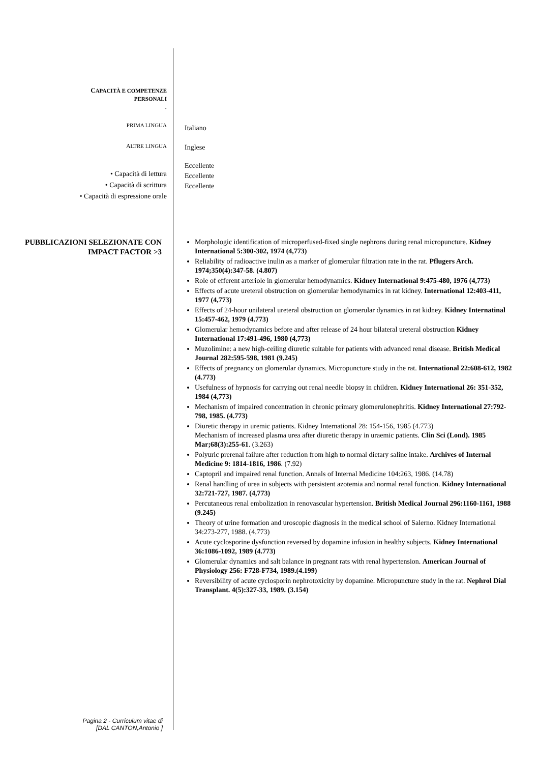CAPACITÀ E COMPETENZE
PERSONALI
.
PRIMA LINGUA
Italiano
ALTRE LINGUA
Inglese
• Capacità di lettura
• Capacità di scrittura
• Capacità di espressione orale
Eccellente
Eccellente
Eccellente
PUBBLICAZIONI SELEZIONATE CON IMPACT FACTOR >3
Morphologic identification of microperfused-fixed single nephrons during renal micropuncture. Kidney International 5:300-302, 1974 (4,773)
Reliability of radioactive inulin as a marker of glomerular filtration rate in the rat. Pflugers Arch. 1974;350(4):347-58. (4.807)
Role of efferent arteriole in glomerular hemodynamics. Kidney International 9:475-480, 1976 (4,773)
Effects of acute ureteral obstruction on glomerular hemodynamics in rat kidney. International 12:403-411, 1977 (4,773)
Effects of 24-hour unilateral ureteral obstruction on glomerular dynamics in rat kidney. Kidney Internatinal 15:457-462, 1979 (4.773)
Glomerular hemodynamics before and after release of 24 hour bilateral ureteral obstruction Kidney International 17:491-496, 1980 (4,773)
Muzolimine: a new high-ceiling diuretic suitable for patients with advanced renal disease. British Medical Journal 282:595-598, 1981 (9.245)
Effects of pregnancy on glomerular dynamics. Micropuncture study in the rat. International 22:608-612, 1982 (4.773)
Usefulness of hypnosis for carrying out renal needle biopsy in children. Kidney International 26: 351-352, 1984 (4,773)
Mechanism of impaired concentration in chronic primary glomerulonephritis. Kidney International 27:792-798, 1985. (4.773)
Diuretic therapy in uremic patients. Kidney International 28: 154-156, 1985 (4.773)
Mechanism of increased plasma urea after diuretic therapy in uraemic patients. Clin Sci (Lond). 1985 Mar;68(3):255-61. (3.263)
Polyuric prerenal failure after reduction from high to normal dietary saline intake. Archives of Internal Medicine 9: 1814-1816, 1986. (7.92)
Captopril and impaired renal function. Annals of Internal Medicine 104:263, 1986. (14.78)
Renal handling of urea in subjects with persistent azotemia and normal renal function. Kidney International 32:721-727, 1987. (4,773)
Percutaneous renal embolization in renovascular hypertension. British Medical Journal 296:1160-1161, 1988 (9.245)
Theory of urine formation and uroscopic diagnosis in the medical school of Salerno. Kidney International 34:273-277, 1988. (4.773)
Acute cyclosporine dysfunction reversed by dopamine infusion in healthy subjects. Kidney International 36:1086-1092, 1989 (4.773)
Glomerular dynamics and salt balance in pregnant rats with renal hypertension. American Journal of Physiology 256: F728-F734, 1989.(4.199)
Reversibility of acute cyclosporin nephrotoxicity by dopamine. Micropuncture study in the rat. Nephrol Dial Transplant. 4(5):327-33, 1989. (3.154)
Pagina 2 - Curriculum vitae di
[DAL CANTON,Antonio ]